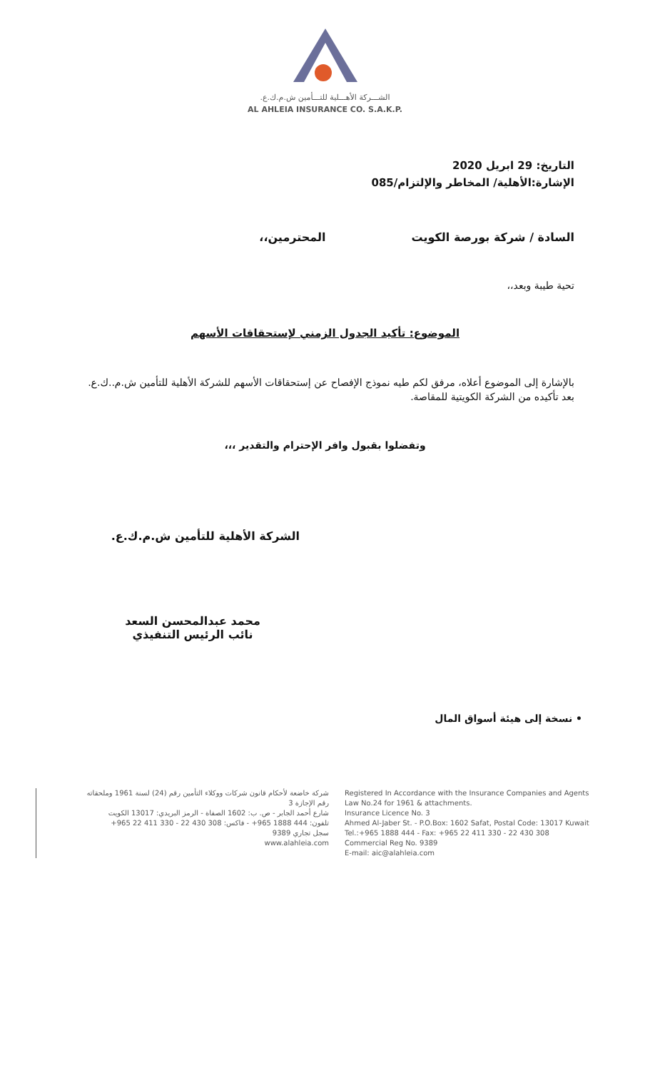الشـــركة الأهـــلية للتـــأمين ش.م.ك.ع.
AL AHLEIA INSURANCE CO. S.A.K.P.
التاريخ: 29 ابريل 2020
الإشارة:الأهلية/ المخاطر والإلتزام/085
السادة / شركة بورصة الكويت المحترمين،،
تحية طيبة وبعد،،
الموضوع: تأكيد الجدول الزمني لإستحقاقات الأسهم
بالإشارة إلى الموضوع أعلاه، مرفق لكم طيه نموذج الإفصاح عن إستحقاقات الأسهم للشركة الأهلية للتأمين ش.م..ك.ع. بعد تأكيده من الشركة الكويتية للمقاصة.
وتفضلوا بقبول وافر الإحترام والتقدير ،،،
الشركة الأهلية للتأمين ش.م.ك.ع.
محمد عبدالمحسن السعد
نائب الرئيس التنفيذي
• نسخة إلى هيئة أسواق المال
Registered In Accordance with the Insurance Companies and Agents
Law No.24 for 1961 & attachments.
Insurance Licence No. 3
Ahmed Al-Jaber St. - P.O.Box: 1602 Safat, Postal Code: 13017 Kuwait
Tel.:+965 1888 444 - Fax: +965 22 411 330 - 22 430 308
Commercial Reg No. 9389
E-mail: aic@alahleia.com
شركة خاضعة لأحكام قانون شركات ووكلاء التأمين رقم (24) لسنة 1961 وملحقاته
رقم الإجازة 3
شارع أحمد الجابر - ص. ب: 1602 الصفاة - الرمز البريدي: 13017 الكويت
تلفون: 444 1888 965+ - فاكس: 308 430 22 - 330 411 22 965+
سجل تجاري 9389
www.alahleia.com